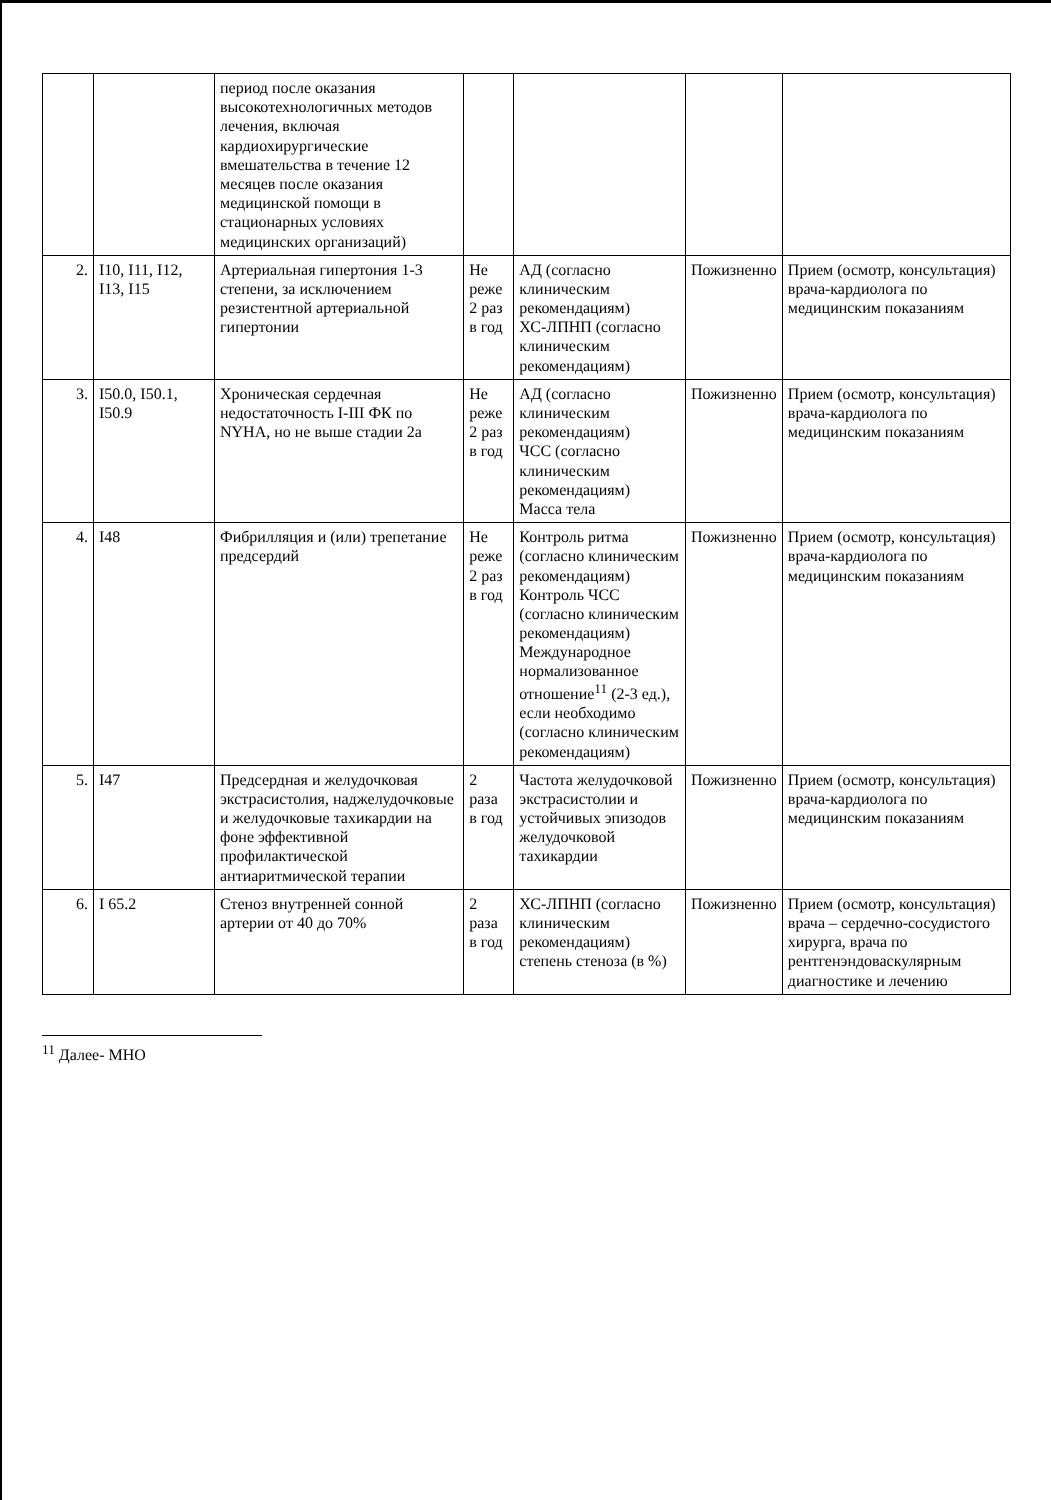| | | период после оказания высокотехнологичных методов лечения, включая кардиохирургические вмешательства в течение 12 месяцев после оказания медицинской помощи в стационарных условиях медицинских организаций) | | | | |
| 2. | I10, I11, I12, I13, I15 | Артериальная гипертония 1-3 степени, за исключением резистентной артериальной гипертонии | Не реже 2 раз в год | АД (согласно клиническим рекомендациям) ХС-ЛПНП (согласно клиническим рекомендациям) | Пожизненно | Прием (осмотр, консультация) врача-кардиолога по медицинским показаниям |
| 3. | I50.0, I50.1, I50.9 | Хроническая сердечная недостаточность I-III ФК по NYHA, но не выше стадии 2а | Не реже 2 раз в год | АД (согласно клиническим рекомендациям) ЧСС (согласно клиническим рекомендациям) Масса тела | Пожизненно | Прием (осмотр, консультация) врача-кардиолога по медицинским показаниям |
| 4. | I48 | Фибрилляция и (или) трепетание предсердий | Не реже 2 раз в год | Контроль ритма (согласно клиническим рекомендациям) Контроль ЧСС (согласно клиническим рекомендациям) Международное нормализованное отношение<sup>11</sup> (2-3 ед.), если необходимо (согласно клиническим рекомендациям) | Пожизненно | Прием (осмотр, консультация) врача-кардиолога по медицинским показаниям |
| 5. | I47 | Предсердная и желудочковая экстрасистолия, наджелудочковые и желудочковые тахикардии на фоне эффективной профилактической антиаритмической терапии | 2 раза в год | Частота желудочковой экстрасистолии и устойчивых эпизодов желудочковой тахикардии | Пожизненно | Прием (осмотр, консультация) врача-кардиолога по медицинским показаниям |
| 6. | I 65.2 | Стеноз внутренней сонной артерии от 40 до 70% | 2 раза в год | ХС-ЛПНП (согласно клиническим рекомендациям) степень стеноза (в %) | Пожизненно | Прием (осмотр, консультация) врача – сердечно-сосудистого хирурга, врача по рентгенэндоваскулярным диагностике и лечению |
<sup>11</sup> Далее- МНО